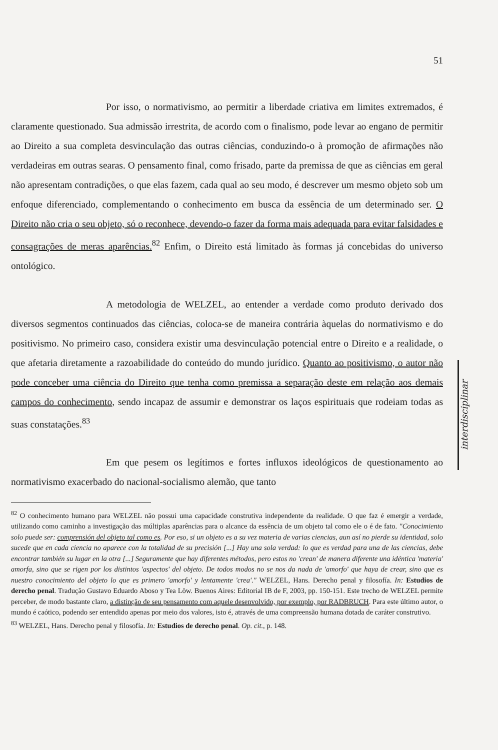51
Por isso, o normativismo, ao permitir a liberdade criativa em limites extremados, é claramente questionado. Sua admissão irrestrita, de acordo com o finalismo, pode levar ao engano de permitir ao Direito a sua completa desvinculação das outras ciências, conduzindo-o à promoção de afirmações não verdadeiras em outras searas. O pensamento final, como frisado, parte da premissa de que as ciências em geral não apresentam contradições, o que elas fazem, cada qual ao seu modo, é descrever um mesmo objeto sob um enfoque diferenciado, complementando o conhecimento em busca da essência de um determinado ser. O Direito não cria o seu objeto, só o reconhece, devendo-o fazer da forma mais adequada para evitar falsidades e consagrações de meras aparências.<sup>82</sup> Enfim, o Direito está limitado às formas já concebidas do universo ontológico.
A metodologia de WELZEL, ao entender a verdade como produto derivado dos diversos segmentos continuados das ciências, coloca-se de maneira contrária àquelas do normativismo e do positivismo. No primeiro caso, considera existir uma desvinculação potencial entre o Direito e a realidade, o que afetaria diretamente a razoabilidade do conteúdo do mundo jurídico. Quanto ao positivismo, o autor não pode conceber uma ciência do Direito que tenha como premissa a separação deste em relação aos demais campos do conhecimento, sendo incapaz de assumir e demonstrar os laços espirituais que rodeiam todas as suas constatações.<sup>83</sup>
Em que pesem os legítimos e fortes influxos ideológicos de questionamento ao normativismo exacerbado do nacional-socialismo alemão, que tanto
<sup>82</sup> O conhecimento humano para WELZEL não possui uma capacidade construtiva independente da realidade. O que faz é emergir a verdade, utilizando como caminho a investigação das múltiplas aparências para o alcance da essência de um objeto tal como ele o é de fato. "Conocimiento solo puede ser: comprensión del objeto tal como es. Por eso, si un objeto es a su vez materia de varias ciencias, aun así no pierde su identidad, solo sucede que en cada ciencia no aparece con la totalidad de su precisión [...] Hay una sola verdad: lo que es verdad para una de las ciencias, debe encontrar también su lugar en la otra [...] Seguramente que hay diferentes métodos, pero estos no 'crean' de manera diferente una idéntica 'materia' amorfa, sino que se rigen por los distintos 'aspectos' del objeto. De todos modos no se nos da nada de 'amorfo' que haya de crear, sino que es nuestro conocimiento del objeto lo que es primero 'amorfo' y lentamente 'crea'." WELZEL, Hans. Derecho penal y filosofía. In: Estudios de derecho penal. Tradução Gustavo Eduardo Aboso y Tea Löw. Buenos Aires: Editorial IB de F, 2003, pp. 150-151. Este trecho de WELZEL permite perceber, de modo bastante claro, a distinção de seu pensamento com aquele desenvolvido, por exemplo, por RADBRUCH. Para este último autor, o mundo é caótico, podendo ser entendido apenas por meio dos valores, isto é, através de uma compreensão humana dotada de caráter construtivo.
<sup>83</sup> WELZEL, Hans. Derecho penal y filosofía. In: Estudios de derecho penal. Op. cit., p. 148.
interdisciplinar